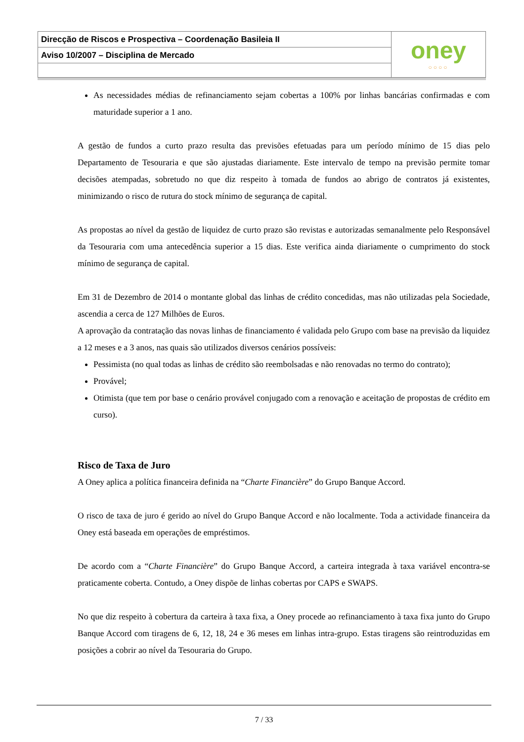Direcção de Riscos e Prospectiva – Coordenação Basileia II
Aviso 10/2007 – Disciplina de Mercado
oney
○○○○
As necessidades médias de refinanciamento sejam cobertas a 100% por linhas bancárias confirmadas e com maturidade superior a 1 ano.
A gestão de fundos a curto prazo resulta das previsões efetuadas para um período mínimo de 15 dias pelo Departamento de Tesouraria e que são ajustadas diariamente. Este intervalo de tempo na previsão permite tomar decisões atempadas, sobretudo no que diz respeito à tomada de fundos ao abrigo de contratos já existentes, minimizando o risco de rutura do stock mínimo de segurança de capital.
As propostas ao nível da gestão de liquidez de curto prazo são revistas e autorizadas semanalmente pelo Responsável da Tesouraria com uma antecedência superior a 15 dias. Este verifica ainda diariamente o cumprimento do stock mínimo de segurança de capital.
Em 31 de Dezembro de 2014 o montante global das linhas de crédito concedidas, mas não utilizadas pela Sociedade, ascendia a cerca de 127 Milhões de Euros.
A aprovação da contratação das novas linhas de financiamento é validada pelo Grupo com base na previsão da liquidez a 12 meses e a 3 anos, nas quais são utilizados diversos cenários possíveis:
Pessimista (no qual todas as linhas de crédito são reembolsadas e não renovadas no termo do contrato);
Provável;
Otimista (que tem por base o cenário provável conjugado com a renovação e aceitação de propostas de crédito em curso).
Risco de Taxa de Juro
A Oney aplica a política financeira definida na “Charte Financière” do Grupo Banque Accord.
O risco de taxa de juro é gerido ao nível do Grupo Banque Accord e não localmente. Toda a actividade financeira da Oney está baseada em operações de empréstimos.
De acordo com a “Charte Financière” do Grupo Banque Accord, a carteira integrada à taxa variável encontra-se praticamente coberta. Contudo, a Oney dispõe de linhas cobertas por CAPS e SWAPS.
No que diz respeito à cobertura da carteira à taxa fixa, a Oney procede ao refinanciamento à taxa fixa junto do Grupo Banque Accord com tiragens de 6, 12, 18, 24 e 36 meses em linhas intra-grupo. Estas tiragens são reintroduzidas em posições a cobrir ao nível da Tesouraria do Grupo.
7 / 33